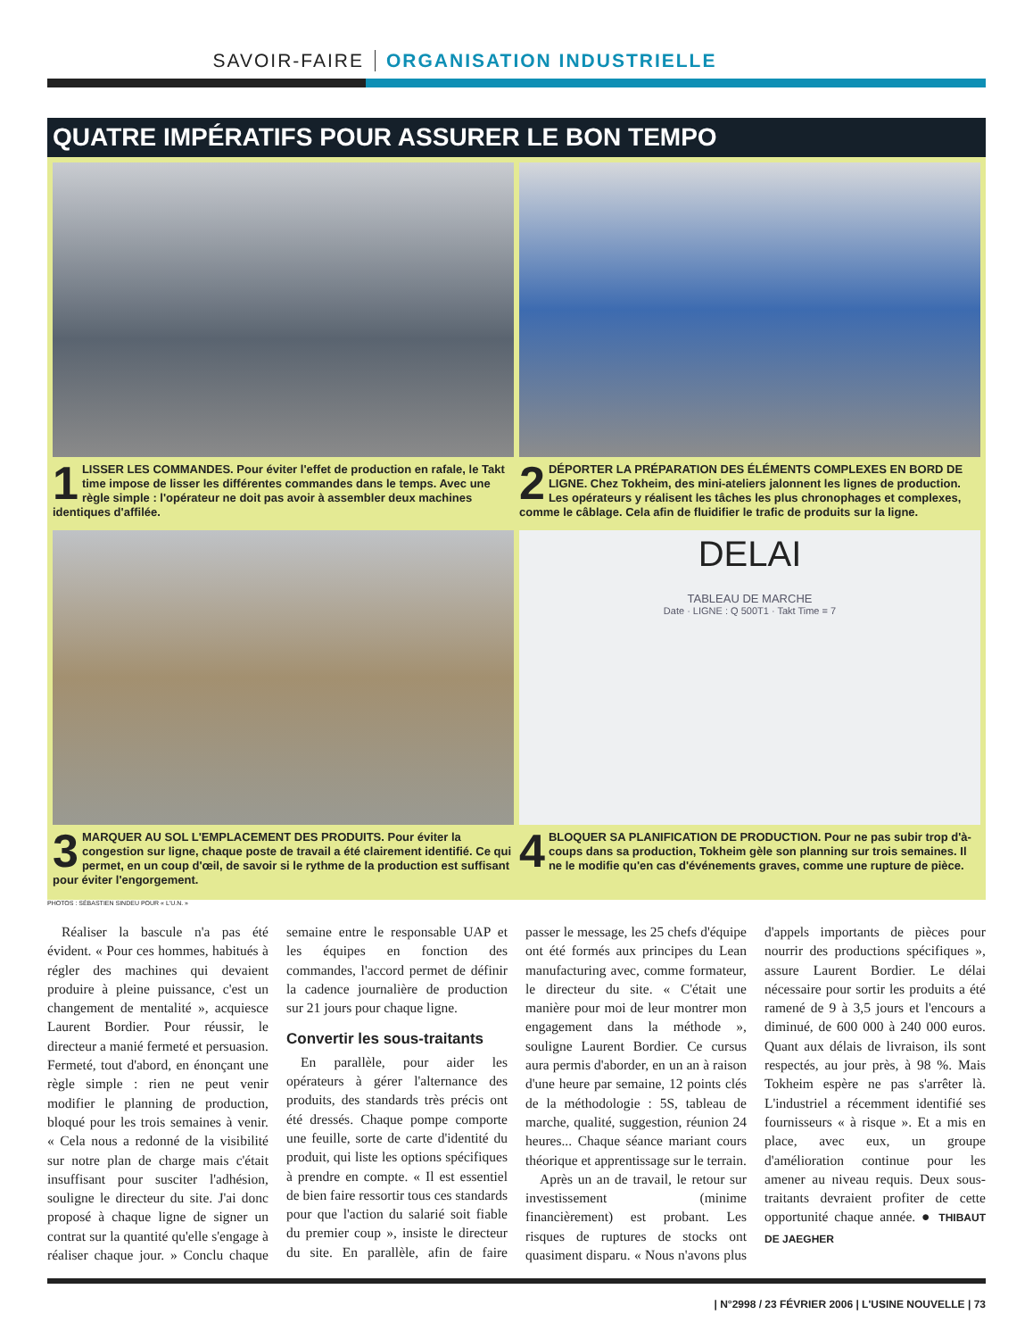SAVOIR-FAIRE ORGANISATION INDUSTRIELLE
QUATRE IMPÉRATIFS POUR ASSURER LE BON TEMPO
1 LISSER LES COMMANDES. Pour éviter l'effet de production en rafale, le Takt time impose de lisser les différentes commandes dans le temps. Avec une règle simple : l'opérateur ne doit pas avoir à assembler deux machines identiques d'affilée.
2 DÉPORTER LA PRÉPARATION DES ÉLÉMENTS COMPLEXES EN BORD DE LIGNE. Chez Tokheim, des mini-ateliers jalonnent les lignes de production. Les opérateurs y réalisent les tâches les plus chronophages et complexes, comme le câblage. Cela afin de fluidifier le trafic de produits sur la ligne.
3 MARQUER AU SOL L'EMPLACEMENT DES PRODUITS. Pour éviter la congestion sur ligne, chaque poste de travail a été clairement identifié. Ce qui permet, en un coup d'œil, de savoir si le rythme de la production est suffisant pour éviter l'engorgement.
DELAI
TABLEAU DE MARCHE
Date · LIGNE : Q 500T1 · Takt Time = 7
4 BLOQUER SA PLANIFICATION DE PRODUCTION. Pour ne pas subir trop d'à-coups dans sa production, Tokheim gèle son planning sur trois semaines. Il ne le modifie qu'en cas d'événements graves, comme une rupture de pièce.
PHOTOS : SÉBASTIEN SINDEU POUR « L'U.N. »
Réaliser la bascule n'a pas été évident. « Pour ces hommes, habitués à régler des machines qui devaient produire à pleine puissance, c'est un changement de mentalité », acquiesce Laurent Bordier. Pour réussir, le directeur a manié fermeté et persuasion. Fermeté, tout d'abord, en énonçant une règle simple : rien ne peut venir modifier le planning de production, bloqué pour les trois semaines à venir. « Cela nous a redonné de la visibilité sur notre plan de charge mais c'était insuffisant pour susciter l'adhésion, souligne le directeur du site. J'ai donc proposé à chaque ligne de signer un contrat sur la quantité qu'elle s'engage à réaliser chaque jour. » Conclu chaque semaine entre le responsable UAP et les équipes en fonction des commandes, l'accord permet de définir la cadence journalière de production sur 21 jours pour chaque ligne.
Convertir les sous-traitants
En parallèle, pour aider les opérateurs à gérer l'alternance des produits, des standards très précis ont été dressés. Chaque pompe comporte une feuille, sorte de carte d'identité du produit, qui liste les options spécifiques à prendre en compte. « Il est essentiel de bien faire ressortir tous ces standards pour que l'action du salarié soit fiable du premier coup », insiste le directeur du site. En parallèle, afin de faire passer le message, les 25 chefs d'équipe ont été formés aux principes du Lean manufacturing avec, comme formateur, le directeur du site. « C'était une manière pour moi de leur montrer mon engagement dans la méthode », souligne Laurent Bordier. Ce cursus aura permis d'aborder, en un an à raison d'une heure par semaine, 12 points clés de la méthodologie : 5S, tableau de marche, qualité, suggestion, réunion 24 heures... Chaque séance mariant cours théorique et apprentissage sur le terrain.
Après un an de travail, le retour sur investissement (minime financièrement) est probant. Les risques de ruptures de stocks ont quasiment disparu. « Nous n'avons plus d'appels importants de pièces pour nourrir des productions spécifiques », assure Laurent Bordier. Le délai nécessaire pour sortir les produits a été ramené de 9 à 3,5 jours et l'encours a diminué, de 600 000 à 240 000 euros. Quant aux délais de livraison, ils sont respectés, au jour près, à 98 %. Mais Tokheim espère ne pas s'arrêter là. L'industriel a récemment identifié ses fournisseurs « à risque ». Et a mis en place, avec eux, un groupe d'amélioration continue pour les amener au niveau requis. Deux sous-traitants devraient profiter de cette opportunité chaque année. ● THIBAUT DE JAEGHER
| N°2998 / 23 FÉVRIER 2006 | L'USINE NOUVELLE | 73